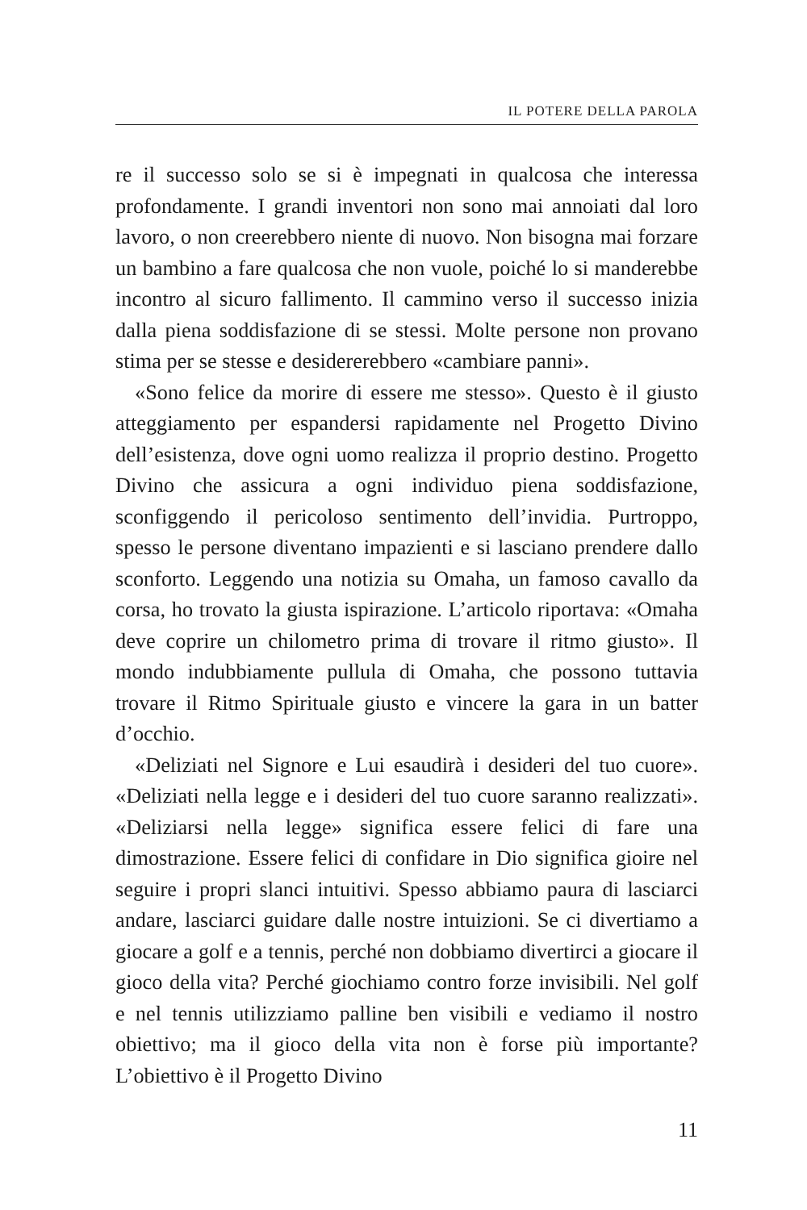IL POTERE DELLA PAROLA
re il successo solo se si è impegnati in qualcosa che interessa profondamente. I grandi inventori non sono mai annoiati dal loro lavoro, o non creerebbero niente di nuovo. Non bisogna mai forzare un bambino a fare qualcosa che non vuole, poiché lo si manderebbe incontro al sicuro fallimento. Il cammino verso il successo inizia dalla piena soddisfazione di se stessi. Molte persone non provano stima per se stesse e desidererebbero «cambiare panni».
«Sono felice da morire di essere me stesso». Questo è il giusto atteggiamento per espandersi rapidamente nel Progetto Divino dell’esistenza, dove ogni uomo realizza il proprio destino. Progetto Divino che assicura a ogni individuo piena soddisfazione, sconfiggendo il pericoloso sentimento dell’invidia. Purtroppo, spesso le persone diventano impazienti e si lasciano prendere dallo sconforto. Leggendo una notizia su Omaha, un famoso cavallo da corsa, ho trovato la giusta ispirazione. L’articolo riportava: «Omaha deve coprire un chilometro prima di trovare il ritmo giusto». Il mondo indubbiamente pullula di Omaha, che possono tuttavia trovare il Ritmo Spirituale giusto e vincere la gara in un batter d’occhio.
«Deliziati nel Signore e Lui esaudirà i desideri del tuo cuore». «Deliziati nella legge e i desideri del tuo cuore saranno realizzati». «Deliziarsi nella legge» significa essere felici di fare una dimostrazione. Essere felici di confidare in Dio significa gioire nel seguire i propri slanci intuitivi. Spesso abbiamo paura di lasciarci andare, lasciarci guidare dalle nostre intuizioni. Se ci divertiamo a giocare a golf e a tennis, perché non dobbiamo divertirci a giocare il gioco della vita? Perché giochiamo contro forze invisibili. Nel golf e nel tennis utilizziamo palline ben visibili e vediamo il nostro obiettivo; ma il gioco della vita non è forse più importante? L’obiettivo è il Progetto Divino
11